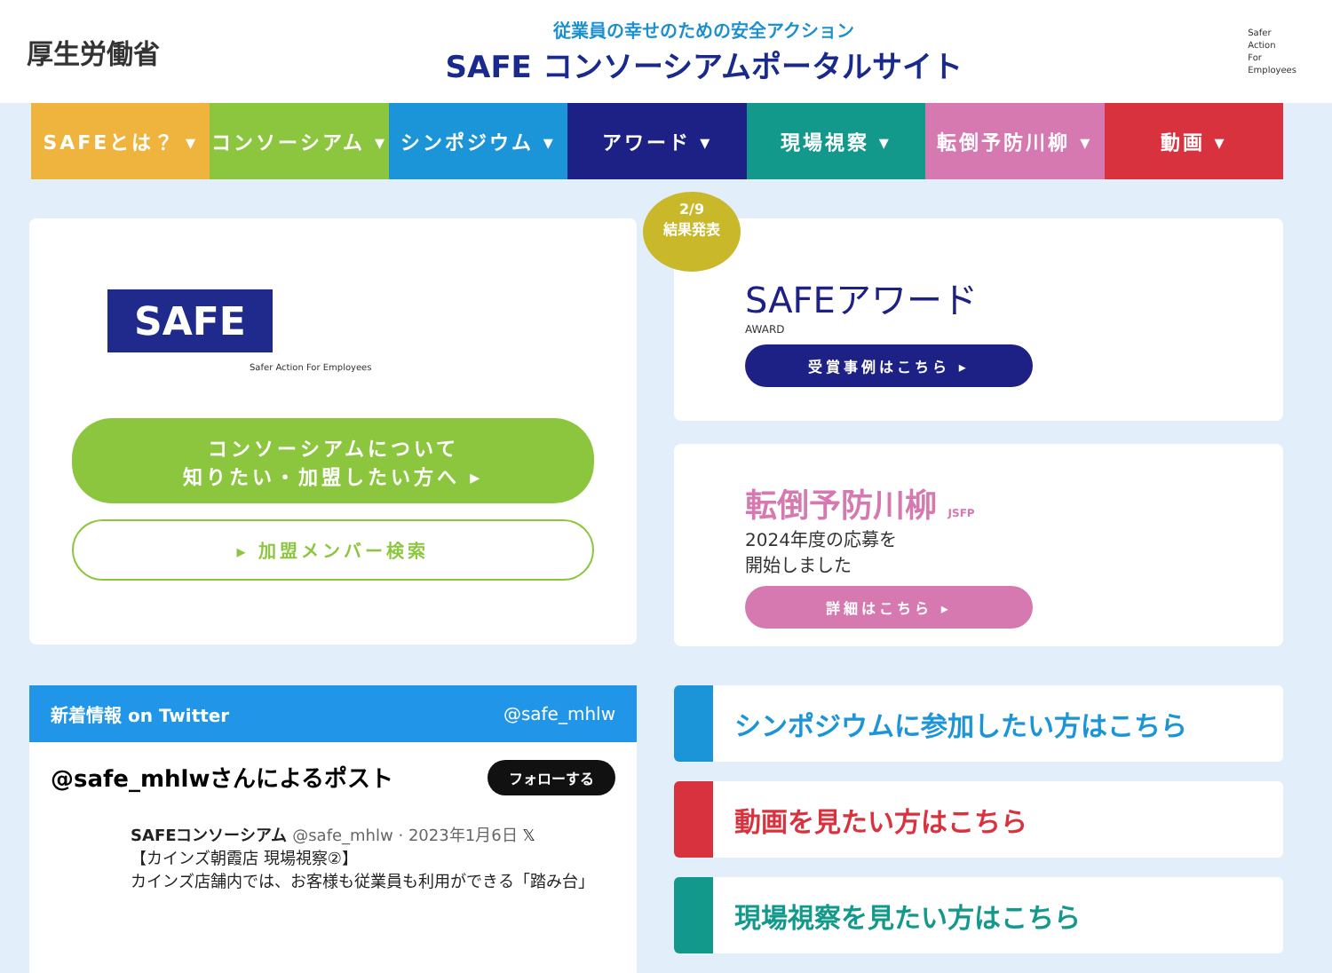厚生労働省
従業員の幸せのための安全アクション
SAFE コンソーシアムポータルサイト
Safer
Action
For
Employees
SAFEとは？ ▾ コンソーシアム ▾ シンポジウム ▾ アワード ▾ 現場視察 ▾ 転倒予防川柳 ▾ 動画 ▾
SAFE
Safer Action For Employees
コンソーシアムについて
知りたい・加盟したい方へ ▸
▸ 加盟メンバー検索
2/9
結果発表
SAFEアワード
AWARD
受賞事例はこちら ▸
転倒予防川柳 JSFP
2024年度の応募を
開始しました
詳細はこちら ▸
新着情報 on Twitter @safe_mhlw
@safe_mhlwさんによるポスト フォローする
SAFEコンソーシアム @safe_mhlw · 2023年1月6日 𝕏
【カインズ朝霞店 現場視察②】
カインズ店舗内では、お客様も従業員も利用ができる「踏み台」
シンポジウムに参加したい方はこちら
動画を見たい方はこちら
現場視察を見たい方はこちら